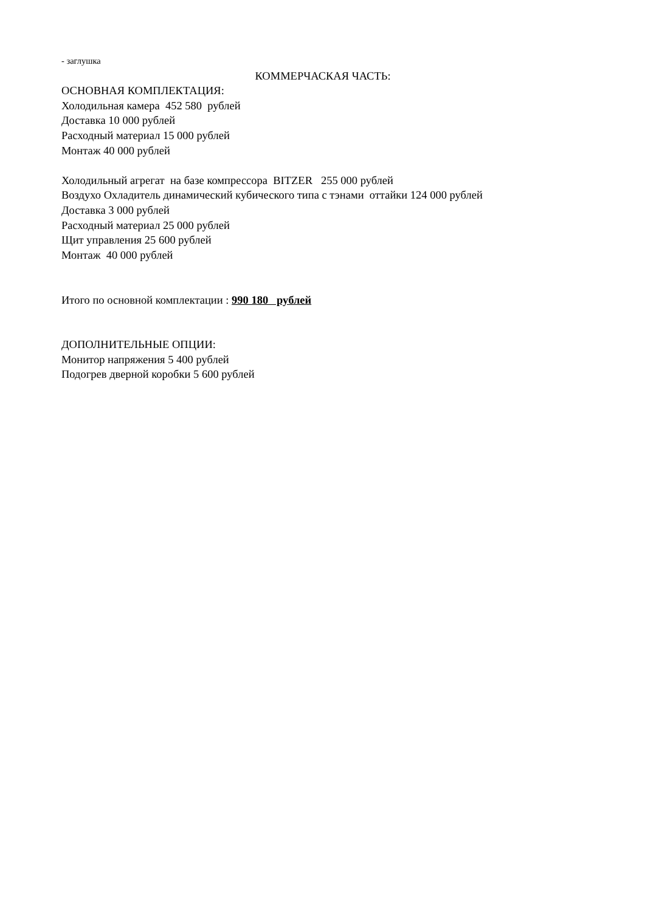- заглушка
КОММЕРЧАСКАЯ ЧАСТЬ:
ОСНОВНАЯ КОМПЛЕКТАЦИЯ:
Холодильная камера 452 580 рублей
Доставка 10 000 рублей
Расходный материал 15 000 рублей
Монтаж 40 000 рублей
Холодильный агрегат на базе компрессора BITZER 255 000 рублей
Воздухо Охладитель динамический кубического типа с тэнами оттайки 124 000 рублей
Доставка 3 000 рублей
Расходный материал 25 000 рублей
Щит управления 25 600 рублей
Монтаж 40 000 рублей
Итого по основной комплектации : 990 180 рублей
ДОПОЛНИТЕЛЬНЫЕ ОПЦИИ:
Монитор напряжения 5 400 рублей
Подогрев дверной коробки 5 600 рублей